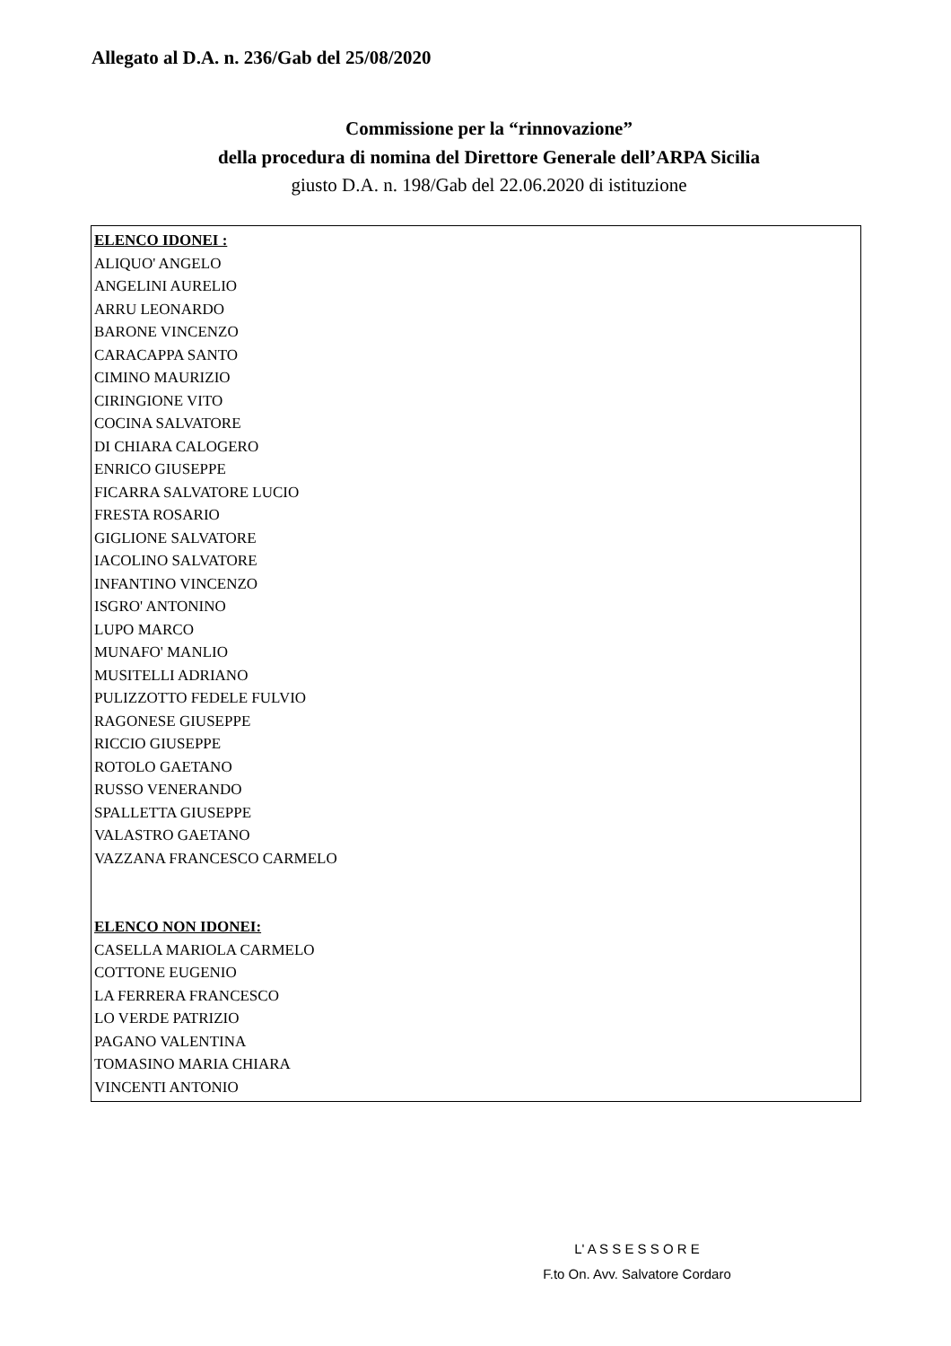Allegato al D.A. n. 236/Gab del 25/08/2020
Commissione per la “rinnovazione”
della procedura di nomina del Direttore Generale dell’ARPA Sicilia
giusto D.A. n. 198/Gab del 22.06.2020 di istituzione
ELENCO IDONEI :
ALIQUO' ANGELO
ANGELINI AURELIO
ARRU LEONARDO
BARONE VINCENZO
CARACAPPA SANTO
CIMINO MAURIZIO
CIRINGIONE VITO
COCINA SALVATORE
DI CHIARA CALOGERO
ENRICO GIUSEPPE
FICARRA SALVATORE LUCIO
FRESTA ROSARIO
GIGLIONE SALVATORE
IACOLINO SALVATORE
INFANTINO VINCENZO
ISGRO' ANTONINO
LUPO MARCO
MUNAFO' MANLIO
MUSITELLI ADRIANO
PULIZZOTTO FEDELE FULVIO
RAGONESE GIUSEPPE
RICCIO GIUSEPPE
ROTOLO GAETANO
RUSSO VENERANDO
SPALLETTA GIUSEPPE
VALASTRO GAETANO
VAZZANA FRANCESCO CARMELO
ELENCO NON IDONEI:
CASELLA MARIOLA CARMELO
COTTONE EUGENIO
LA FERRERA FRANCESCO
LO VERDE PATRIZIO
PAGANO VALENTINA
TOMASINO MARIA CHIARA
VINCENTI ANTONIO
L' A S S E S S O R E
F.to On. Avv. Salvatore Cordaro